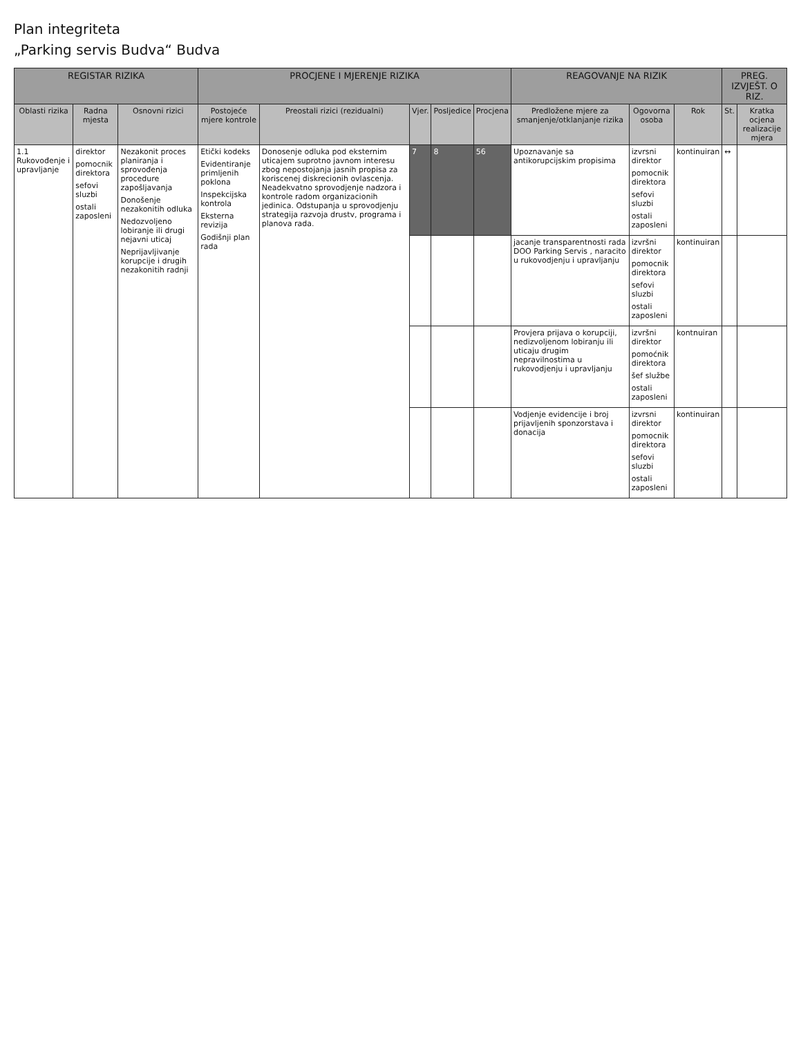Plan integriteta
„Parking servis Budva“ Budva
| REGISTAR RIZIKA | | | PROCJENE I MJERENJE RIZIKA | | | | | REAGOVANJE NA RIZIK | | | PREG. IZVJEŠT. O RIZ. | |
| --- | --- | --- | --- | --- | --- | --- | --- | --- | --- | --- | --- | --- |
| Oblasti rizika | Radna mjesta | Osnovni rizici | Postojeće mjere kontrole | Preostali rizici (rezidualni) | Vjer. | Posljedice | Procjena | Predložene mjere za smanjenje/otklanjanje rizika | Ogovorna osoba | Rok | St. | Kratka ocjena realizacije mjera |
| 1.1 Rukovođenje i upravljanje | direktor pomocnik direktora sefovi sluzbi ostali zaposleni | Nezakonit proces planiranja i sprovođenja procedure zapošljavanja Donošenje nezakonitih odluka Nedozvoljeno lobiranje ili drugi nejavni uticaj Neprijavljivanje korupcije i drugih nezakonitih radnji | Etički kodeks Evidentiranje primljenih poklona Inspekcijska kontrola Eksterna revizija Godišnji plan rada | Donosenje odluka pod eksternim uticajem suprotno javnom interesu zbog nepostojanja jasnih propisa za koriscenej diskrecionih ovlascenja. Neadekvatno sprovodjenje nadzora i kontrole radom organizacionih jedinica. Odstupanja u sprovodjenju strategija razvoja drustv, programa i planova rada. | 7 | 8 | 56 | Upoznavanje sa antikorupcijskim propisima | izvrsni direktor pomocnik direktora sefovi sluzbi ostali zaposleni | kontinuiran | ↔ | |
| | | | | | | | | jacanje transparentnosti rada DOO Parking Servis , naracito u rukovodjenju i upravljanju | izvršni direktor pomocnik direktora sefovi sluzbi ostali zaposleni | kontinuiran | | |
| | | | | | | | | Provjera prijava o korupciji, nedizvoljenom lobiranju ili uticaju drugim nepravilnostima u rukovodjenju i upravljanju | izvršni direktor pomoćnik direktora šef službe ostali zaposleni | kontnuiran | | |
| | | | | | | | | Vodjenje evidencije i broj prijavljenih sponzorstava i donacija | izvrsni direktor pomocnik direktora sefovi sluzbi ostali zaposleni | kontinuiran | | |